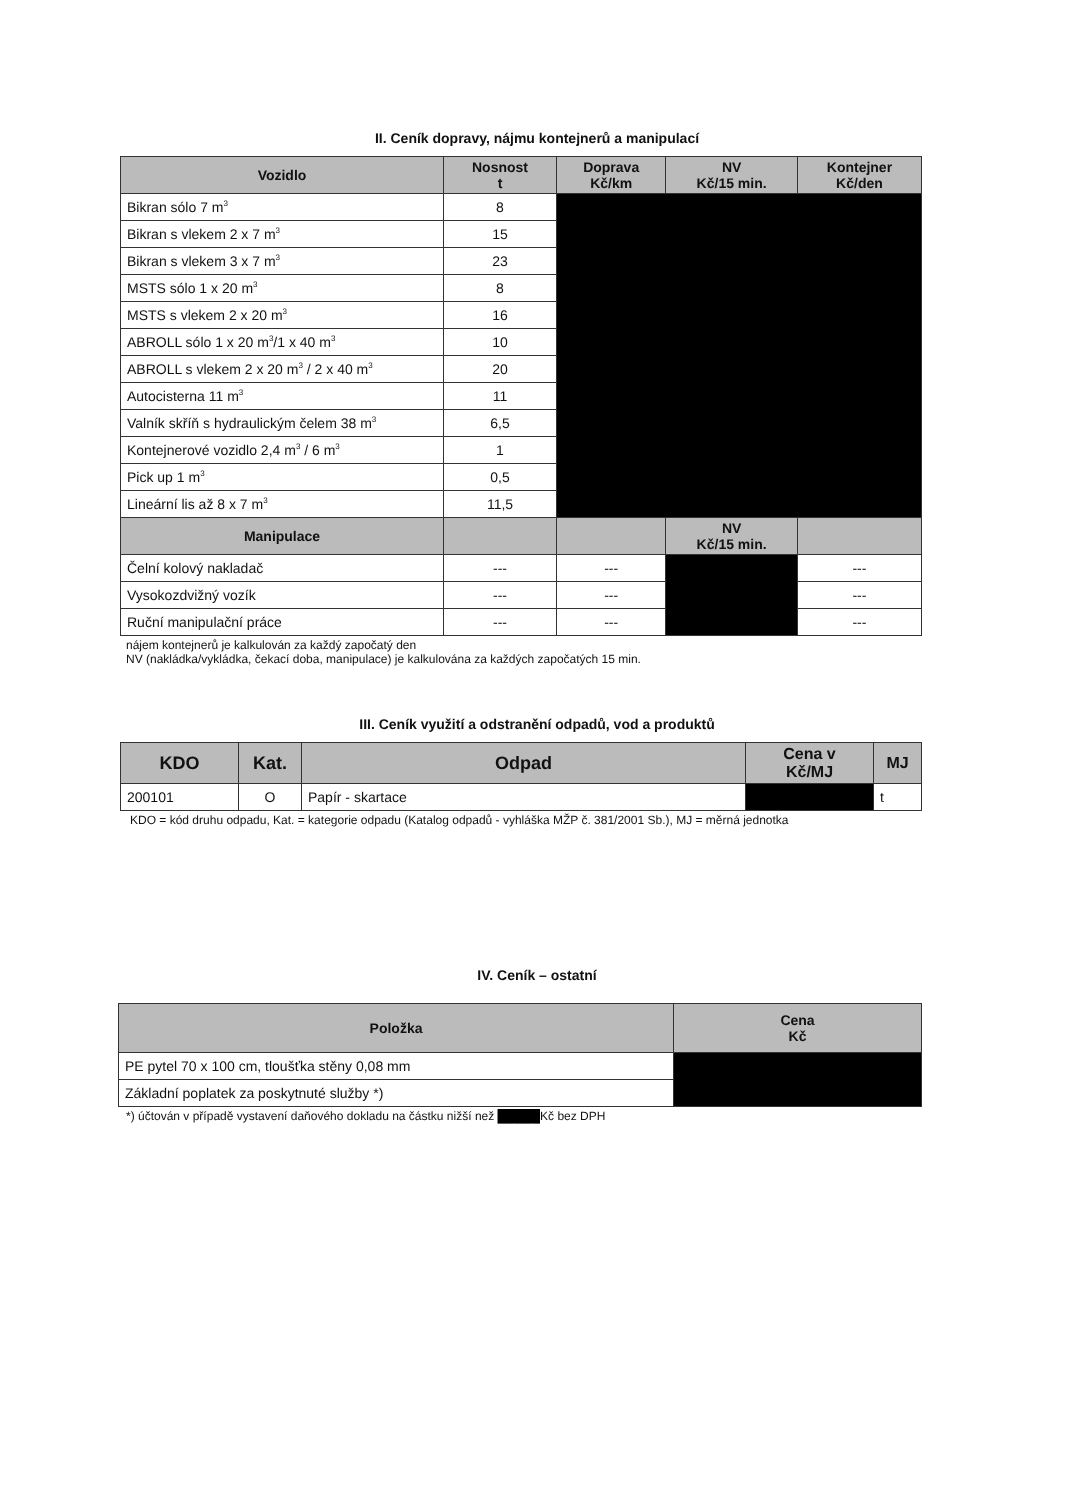II. Ceník dopravy, nájmu kontejnerů a manipulací
| Vozidlo | Nosnost t | Doprava Kč/km | NV Kč/15 min. | Kontejner Kč/den |
| --- | --- | --- | --- | --- |
| Bikran sólo 7 m<sup>3</sup> | 8 | | | |
| Bikran s vlekem 2 x 7 m<sup>3</sup> | 15 | | | |
| Bikran s vlekem 3 x 7 m<sup>3</sup> | 23 | | | |
| MSTS sólo 1 x 20 m<sup>3</sup> | 8 | | | |
| MSTS s vlekem 2 x 20 m<sup>3</sup> | 16 | | | |
| ABROLL sólo 1 x 20 m<sup>3</sup>/1 x 40 m<sup>3</sup> | 10 | | | |
| ABROLL s vlekem 2 x 20 m<sup>3</sup> / 2 x 40 m<sup>3</sup> | 20 | | | |
| Autocisterna 11 m<sup>3</sup> | 11 | | | |
| Valník skříň s hydraulickým čelem 38 m<sup>3</sup> | 6,5 | | | |
| Kontejnerové vozidlo 2,4 m<sup>3</sup> / 6 m<sup>3</sup> | 1 | | | |
| Pick up 1 m<sup>3</sup> | 0,5 | | | |
| Lineární lis až 8 x 7 m<sup>3</sup> | 11,5 | | | |
| Manipulace | | | NV Kč/15 min. | |
| Čelní kolový nakladač | --- | --- | | --- |
| Vysokozdvižný vozík | --- | --- | | --- |
| Ruční manipulační práce | --- | --- | | --- |
nájem kontejnerů je kalkulován za každý započatý den
NV (nakládka/vykládka, čekací doba, manipulace) je kalkulována za každých započatých 15 min.
III. Ceník využití a odstranění odpadů, vod a produktů
| KDO | Kat. | Odpad | Cena v Kč/MJ | MJ |
| --- | --- | --- | --- | --- |
| 200101 | O | Papír - skartace | | t |
KDO = kód druhu odpadu, Kat. = kategorie odpadu (Katalog odpadů - vyhláška MŽP č. 381/2001 Sb.), MJ = měrná jednotka
IV. Ceník – ostatní
| Položka | Cena Kč |
| --- | --- |
| PE pytel 70 x 100 cm, tloušťka stěny 0,08 mm | |
| Základní poplatek za poskytnuté služby *) | |
*) účtován v případě vystavení daňového dokladu na částku nižší než █████Kč bez DPH